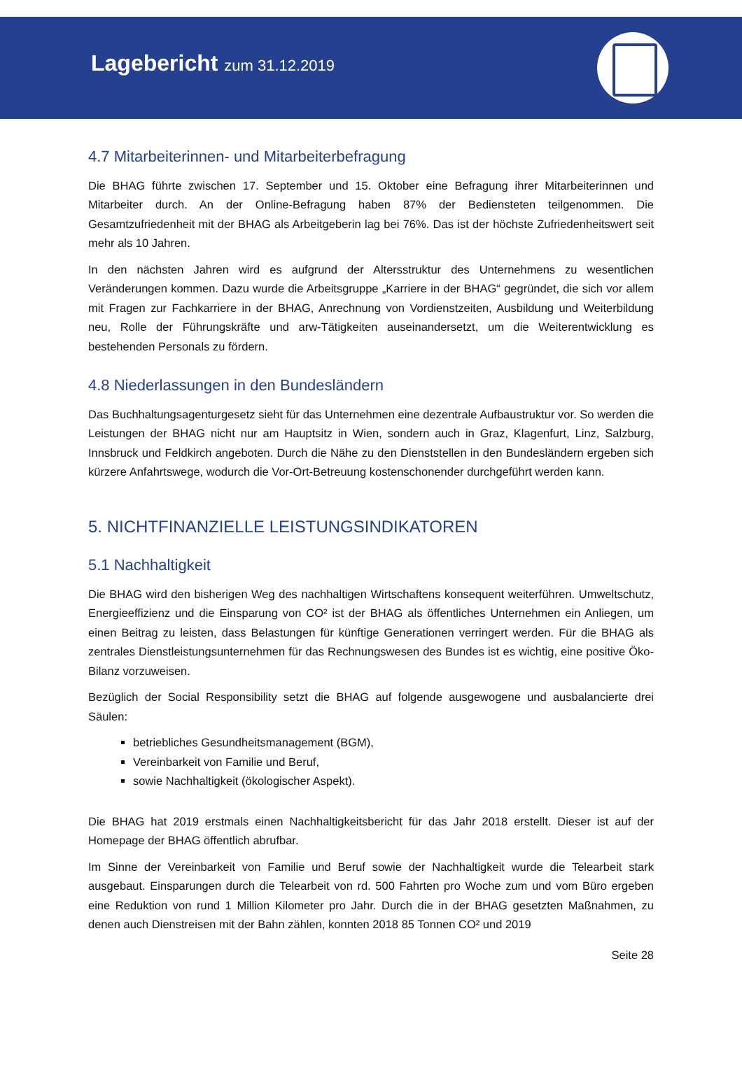Lagebericht zum 31.12.2019
4.7 Mitarbeiterinnen- und Mitarbeiterbefragung
Die BHAG führte zwischen 17. September und 15. Oktober eine Befragung ihrer Mitarbeiterinnen und Mitarbeiter durch. An der Online-Befragung haben 87% der Bediensteten teilgenommen. Die Gesamtzufriedenheit mit der BHAG als Arbeitgeberin lag bei 76%. Das ist der höchste Zufriedenheitswert seit mehr als 10 Jahren.
In den nächsten Jahren wird es aufgrund der Altersstruktur des Unternehmens zu wesentlichen Veränderungen kommen. Dazu wurde die Arbeitsgruppe „Karriere in der BHAG“ gegründet, die sich vor allem mit Fragen zur Fachkarriere in der BHAG, Anrechnung von Vordienstzeiten, Ausbildung und Weiterbildung neu, Rolle der Führungskräfte und arw-Tätigkeiten auseinandersetzt, um die Weiterentwicklung es bestehenden Personals zu fördern.
4.8 Niederlassungen in den Bundesländern
Das Buchhaltungsagenturgesetz sieht für das Unternehmen eine dezentrale Aufbaustruktur vor. So werden die Leistungen der BHAG nicht nur am Hauptsitz in Wien, sondern auch in Graz, Klagenfurt, Linz, Salzburg, Innsbruck und Feldkirch angeboten. Durch die Nähe zu den Dienststellen in den Bundesländern ergeben sich kürzere Anfahrtswege, wodurch die Vor-Ort-Betreuung kostenschonender durchgeführt werden kann.
5. NICHTFINANZIELLE LEISTUNGSINDIKATOREN
5.1 Nachhaltigkeit
Die BHAG wird den bisherigen Weg des nachhaltigen Wirtschaftens konsequent weiterführen. Umweltschutz, Energieeffizienz und die Einsparung von CO² ist der BHAG als öffentliches Unternehmen ein Anliegen, um einen Beitrag zu leisten, dass Belastungen für künftige Generationen verringert werden. Für die BHAG als zentrales Dienstleistungsunternehmen für das Rechnungswesen des Bundes ist es wichtig, eine positive Öko-Bilanz vorzuweisen.
Bezüglich der Social Responsibility setzt die BHAG auf folgende ausgewogene und ausbalancierte drei Säulen:
betriebliches Gesundheitsmanagement (BGM),
Vereinbarkeit von Familie und Beruf,
sowie Nachhaltigkeit (ökologischer Aspekt).
Die BHAG hat 2019 erstmals einen Nachhaltigkeitsbericht für das Jahr 2018 erstellt. Dieser ist auf der Homepage der BHAG öffentlich abrufbar.
Im Sinne der Vereinbarkeit von Familie und Beruf sowie der Nachhaltigkeit wurde die Telearbeit stark ausgebaut. Einsparungen durch die Telearbeit von rd. 500 Fahrten pro Woche zum und vom Büro ergeben eine Reduktion von rund 1 Million Kilometer pro Jahr. Durch die in der BHAG gesetzten Maßnahmen, zu denen auch Dienstreisen mit der Bahn zählen, konnten 2018 85 Tonnen CO² und 2019
Seite 28